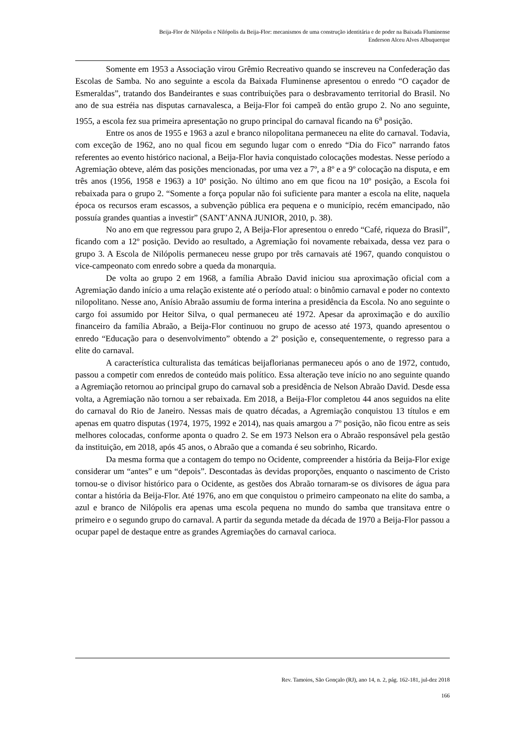Beija-Flor de Nilópolis e Nilópolis da Beija-Flor: mecanismos de uma construção identitária e de poder na Baixada Fluminense
Enderson Alceu Alves Albuquerque
Somente em 1953 a Associação virou Grêmio Recreativo quando se inscreveu na Confederação das Escolas de Samba. No ano seguinte a escola da Baixada Fluminense apresentou o enredo “O caçador de Esmeraldas”, tratando dos Bandeirantes e suas contribuições para o desbravamento territorial do Brasil. No ano de sua estréia nas disputas carnavalesca, a Beija-Flor foi campeã do então grupo 2. No ano seguinte, 1955, a escola fez sua primeira apresentação no grupo principal do carnaval ficando na 6<sup>a</sup> posição.
Entre os anos de 1955 e 1963 a azul e branco nilopolitana permaneceu na elite do carnaval. Todavia, com exceção de 1962, ano no qual ficou em segundo lugar com o enredo “Dia do Fico” narrando fatos referentes ao evento histórico nacional, a Beija-Flor havia conquistado colocações modestas. Nesse período a Agremiação obteve, além das posições mencionadas, por uma vez a 7º, a 8º e a 9º colocação na disputa, e em três anos (1956, 1958 e 1963) a 10º posição. No último ano em que ficou na 10º posição, a Escola foi rebaixada para o grupo 2. “Somente a força popular não foi suficiente para manter a escola na elite, naquela época os recursos eram escassos, a subvenção pública era pequena e o município, recém emancipado, não possuía grandes quantias a investir” (SANT’ANNA JUNIOR, 2010, p. 38).
No ano em que regressou para grupo 2, A Beija-Flor apresentou o enredo “Café, riqueza do Brasil”, ficando com a 12º posição. Devido ao resultado, a Agremiação foi novamente rebaixada, dessa vez para o grupo 3. A Escola de Nilópolis permaneceu nesse grupo por três carnavais até 1967, quando conquistou o vice-campeonato com enredo sobre a queda da monarquia.
De volta ao grupo 2 em 1968, a família Abraão David iniciou sua aproximação oficial com a Agremiação dando início a uma relação existente até o período atual: o binômio carnaval e poder no contexto nilopolitano. Nesse ano, Anísio Abraão assumiu de forma interina a presidência da Escola. No ano seguinte o cargo foi assumido por Heitor Silva, o qual permaneceu até 1972. Apesar da aproximação e do auxílio financeiro da família Abraão, a Beija-Flor continuou no grupo de acesso até 1973, quando apresentou o enredo “Educação para o desenvolvimento” obtendo a 2º posição e, consequentemente, o regresso para a elite do carnaval.
A característica culturalista das temáticas beijaflorianas permaneceu após o ano de 1972, contudo, passou a competir com enredos de conteúdo mais político. Essa alteração teve início no ano seguinte quando a Agremiação retornou ao principal grupo do carnaval sob a presidência de Nelson Abraão David. Desde essa volta, a Agremiação não tornou a ser rebaixada. Em 2018, a Beija-Flor completou 44 anos seguidos na elite do carnaval do Rio de Janeiro. Nessas mais de quatro décadas, a Agremiação conquistou 13 títulos e em apenas em quatro disputas (1974, 1975, 1992 e 2014), nas quais amargou a 7º posição, não ficou entre as seis melhores colocadas, conforme aponta o quadro 2. Se em 1973 Nelson era o Abraão responsável pela gestão da instituição, em 2018, após 45 anos, o Abraão que a comanda é seu sobrinho, Ricardo.
Da mesma forma que a contagem do tempo no Ocidente, compreender a história da Beija-Flor exige considerar um “antes” e um “depois”. Descontadas às devidas proporções, enquanto o nascimento de Cristo tornou-se o divisor histórico para o Ocidente, as gestões dos Abraão tornaram-se os divisores de água para contar a história da Beija-Flor. Até 1976, ano em que conquistou o primeiro campeonato na elite do samba, a azul e branco de Nilópolis era apenas uma escola pequena no mundo do samba que transitava entre o primeiro e o segundo grupo do carnaval. A partir da segunda metade da década de 1970 a Beija-Flor passou a ocupar papel de destaque entre as grandes Agremiações do carnaval carioca.
Rev. Tamoios, São Gonçalo (RJ), ano 14, n. 2, pág. 162-181, jul-dez 2018
166